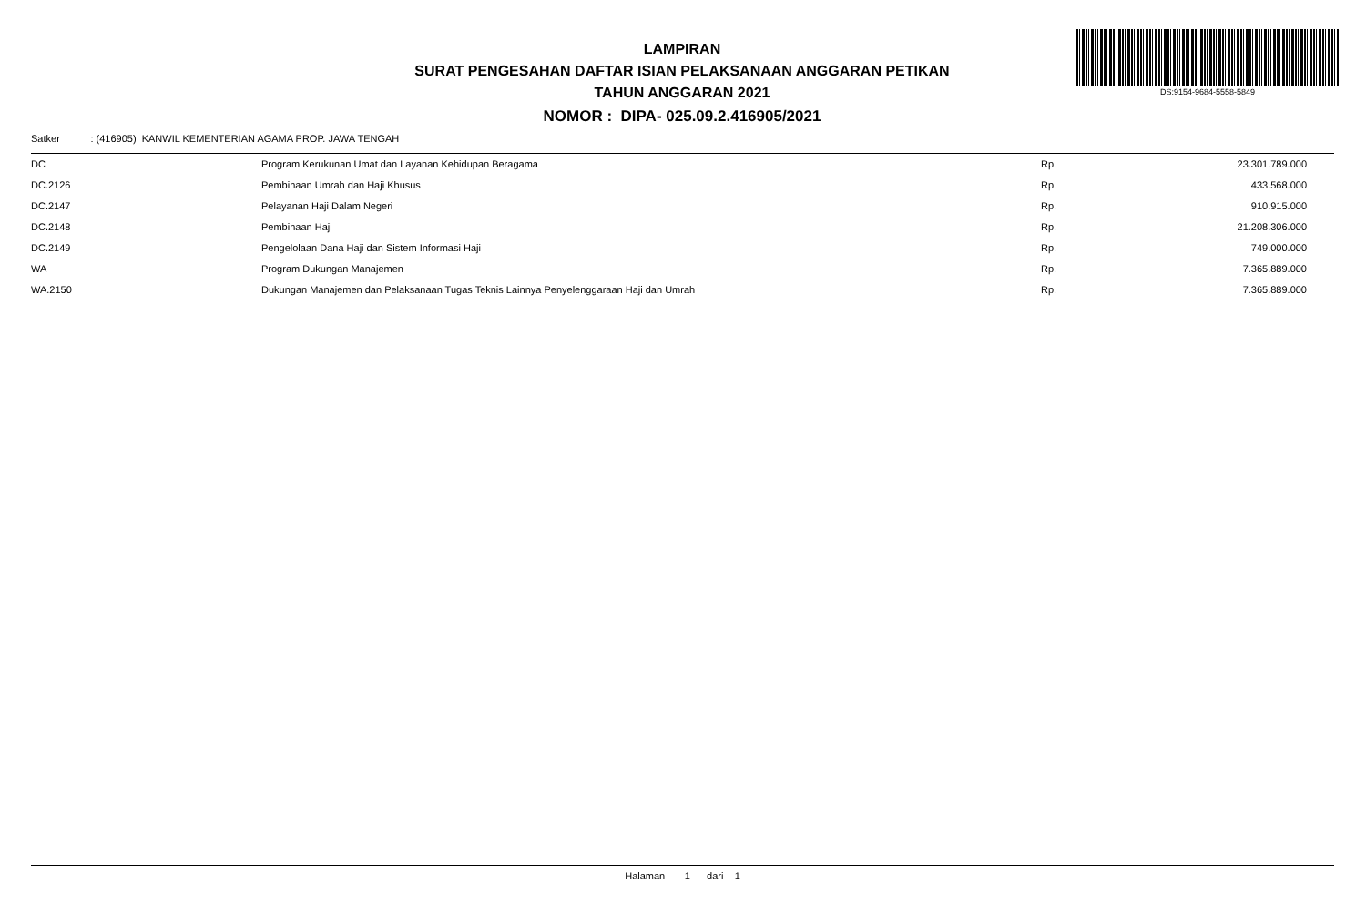DS:9154-9684-5558-5849
LAMPIRAN
SURAT PENGESAHAN DAFTAR ISIAN PELAKSANAAN ANGGARAN PETIKAN
TAHUN ANGGARAN 2021
NOMOR : DIPA- 025.09.2.416905/2021
Satker : (416905) KANWIL KEMENTERIAN AGAMA PROP. JAWA TENGAH
| DC | Program Kerukunan Umat dan Layanan Kehidupan Beragama | Rp. | 23.301.789.000 |
| DC.2126 | Pembinaan Umrah dan Haji Khusus | Rp. | 433.568.000 |
| DC.2147 | Pelayanan Haji Dalam Negeri | Rp. | 910.915.000 |
| DC.2148 | Pembinaan Haji | Rp. | 21.208.306.000 |
| DC.2149 | Pengelolaan Dana Haji dan Sistem Informasi Haji | Rp. | 749.000.000 |
| WA | Program Dukungan Manajemen | Rp. | 7.365.889.000 |
| WA.2150 | Dukungan Manajemen dan Pelaksanaan Tugas Teknis Lainnya Penyelenggaraan Haji dan Umrah | Rp. | 7.365.889.000 |
Halaman 1 dari 1